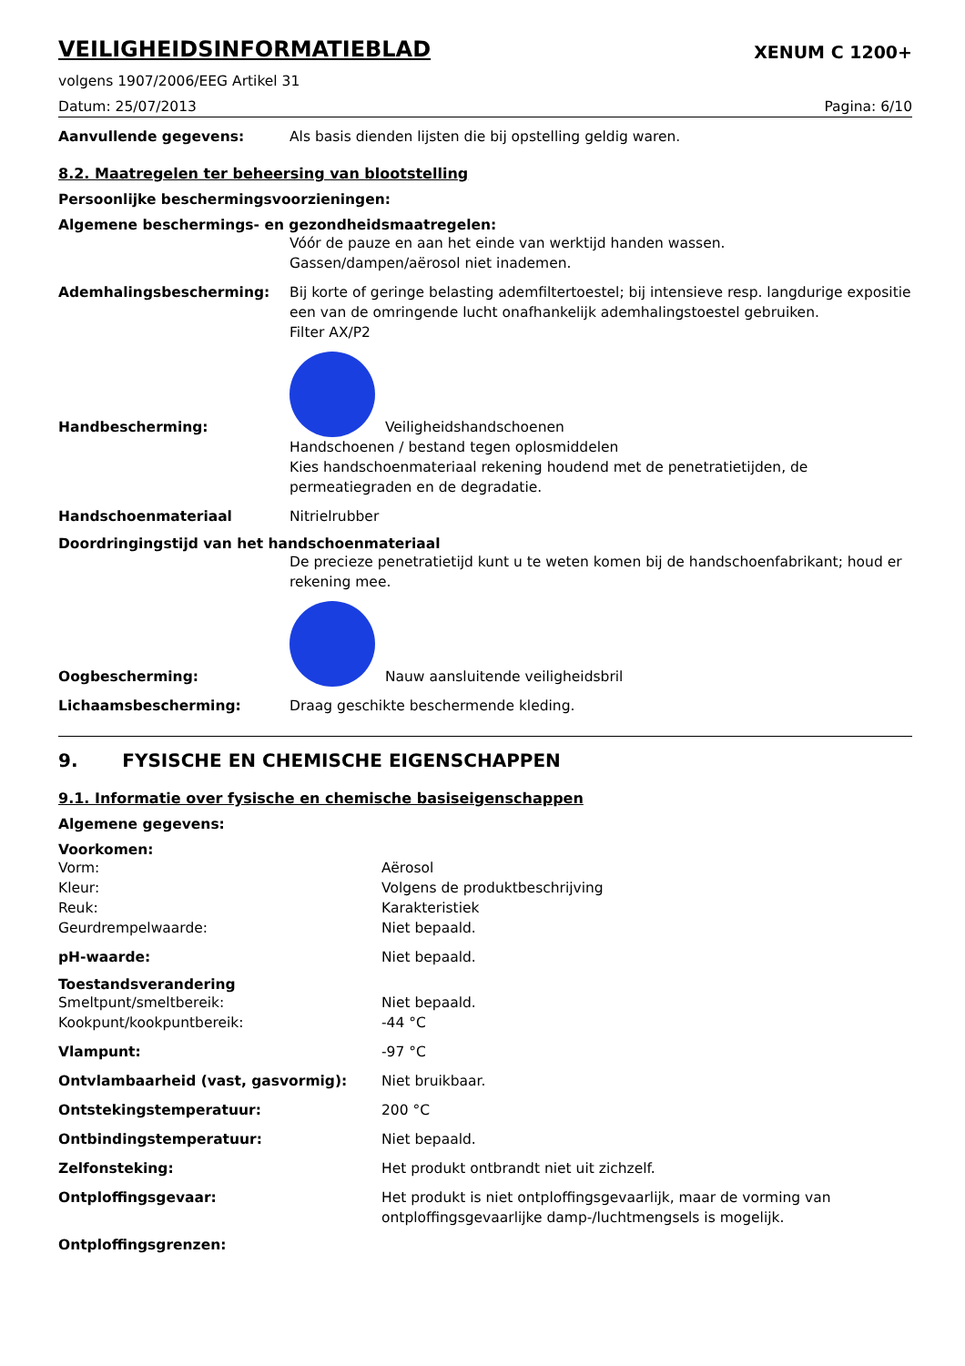VEILIGHEIDSINFORMATIEBLAD XENUM C 1200+
volgens 1907/2006/EEG Artikel 31
Datum: 25/07/2013 Pagina: 6/10
Aanvullende gegevens: Als basis dienden lijsten die bij opstelling geldig waren.
8.2. Maatregelen ter beheersing van blootstelling
Persoonlijke beschermingsvoorzieningen:
Algemene beschermings- en gezondheidsmaatregelen:
Vóór de pauze en aan het einde van werktijd handen wassen.
Gassen/dampen/aërosol niet inademen.
Ademhalingsbescherming: Bij korte of geringe belasting ademfiltertoestel; bij intensieve resp. langdurige expositie een van de omringende lucht onafhankelijk ademhalingstoestel gebruiken.
Filter AX/P2
Handbescherming: Veiligheidshandschoenen
Handschoenen / bestand tegen oplosmiddelen
Kies handschoenmateriaal rekening houdend met de penetratietijden, de permeatiegraden en de degradatie.
Handschoenmateriaal Nitrielrubber
Doordringingstijd van het handschoenmateriaal
De precieze penetratietijd kunt u te weten komen bij de handschoenfabrikant; houd er rekening mee.
Oogbescherming: Nauw aansluitende veiligheidsbril
Lichaamsbescherming: Draag geschikte beschermende kleding.
9. FYSISCHE EN CHEMISCHE EIGENSCHAPPEN
9.1. Informatie over fysische en chemische basiseigenschappen
Algemene gegevens:
Voorkomen:
Vorm:
Kleur:
Reuk:
Geurdrempelwaarde:
Aërosol
Volgens de produktbeschrijving
Karakteristiek
Niet bepaald.
pH-waarde: Niet bepaald.
Toestandsverandering
Smeltpunt/smeltbereik:
Kookpunt/kookpuntbereik:
Niet bepaald.
-44 °C
Vlampunt: -97 °C
Ontvlambaarheid (vast, gasvormig): Niet bruikbaar.
Ontstekingstemperatuur: 200 °C
Ontbindingstemperatuur: Niet bepaald.
Zelfonsteking: Het produkt ontbrandt niet uit zichzelf.
Ontploffingsgevaar: Het produkt is niet ontploffingsgevaarlijk, maar de vorming van ontploffingsgevaarlijke damp-/luchtmengsels is mogelijk.
Ontploffingsgrenzen: